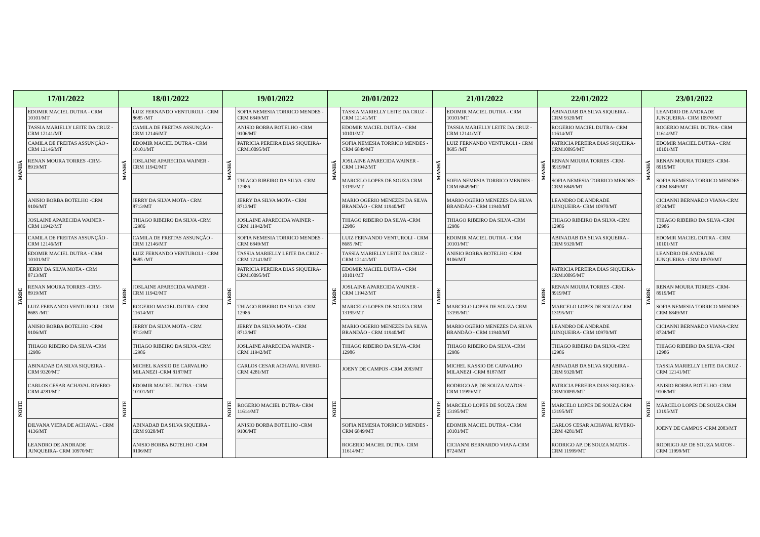| 17/01/2022 | | 18/01/2022 | | 19/01/2022 | | 20/01/2022 | | 21/01/2022 | | 22/01/2022 | | 23/01/2022 | |
| --- | --- | --- | --- | --- | --- | --- | --- | --- | --- | --- | --- | --- | --- |
| MANHÃ | EDOMIR MACIEL DUTRA - CRM 10101/MT | MANHÃ | LUIZ FERNANDO VENTUROLI - CRM 8685 /MT | MANHÃ | SOFIA NEMESIA TORRICO MENDES -CRM 6849/MT | MANHÃ | TASSIA MARIELLY LEITE DA CRUZ -CRM 12141/MT | MANHÃ | EDOMIR MACIEL DUTRA - CRM 10101/MT | MANHÃ | ABINADAB DA SILVA SIQUEIRA - CRM 9320/MT | MANHÃ | LEANDRO DE ANDRADE JUNQUEIRA- CRM 10970/MT |
| | TASSIA MARIELLY LEITE DA CRUZ -CRM 12141/MT | | CAMILA DE FREITAS ASSUNÇÃO - CRM 12146/MT | | ANISIO BORBA BOTELHO -CRM 9106/MT | | EDOMIR MACIEL DUTRA - CRM 10101/MT | | TASSIA MARIELLY LEITE DA CRUZ -CRM 12141/MT | | ROGERIO MACIEL DUTRA- CRM 11614/MT | | ROGERIO MACIEL DUTRA- CRM 11614/MT |
| | CAMILA DE FREITAS ASSUNÇÃO - CRM 12146/MT | | EDOMIR MACIEL DUTRA - CRM 10101/MT | | PATRICIA PEREIRA DIAS SIQUEIRA-CRM10095/MT | | SOFIA NEMESIA TORRICO MENDES -CRM 6849/MT | | LUIZ FERNANDO VENTUROLI - CRM 8685 /MT | | PATRICIA PEREIRA DIAS SIQUEIRA-CRM10095/MT | | EDOMIR MACIEL DUTRA - CRM 10101/MT |
| | RENAN MOURA TORRES -CRM- 8919/MT | | JOSLAINE APARECIDA WAINER - CRM 11942/MT | | | | JOSLAINE APARECIDA WAINER - CRM 11942/MT | | | | RENAN MOURA TORRES -CRM- 8919/MT | | RENAN MOURA TORRES -CRM- 8919/MT |
| | | | | | THIAGO RIBEIRO DA SILVA -CRM 12986 | | MARCELO LOPES DE SOUZA CRM 13195/MT | | SOFIA NEMESIA TORRICO MENDES -CRM 6849/MT | | SOFIA NEMESIA TORRICO MENDES -CRM 6849/MT | | SOFIA NEMESIA TORRICO MENDES - CRM 6849/MT |
| | ANISIO BORBA BOTELHO -CRM 9106/MT | | JERRY DA SILVA MOTA - CRM 8713/MT | | JERRY DA SILVA MOTA - CRM 8713/MT | | MARIO OGERIO MENEZES DA SILVA BRANDÃO - CRM 11940/MT | | MARIO OGERIO MENEZES DA SILVA BRANDÃO - CRM 11940/MT | | LEANDRO DE ANDRADE JUNQUEIRA- CRM 10970/MT | | CICIANNI BERNARDO VIANA-CRM 8724/MT |
| | JOSLAINE APARECIDA WAINER - CRM 11942/MT | | THIAGO RIBEIRO DA SILVA -CRM 12986 | | JOSLAINE APARECIDA WAINER - CRM 11942/MT | | THIAGO RIBEIRO DA SILVA -CRM 12986 | | THIAGO RIBEIRO DA SILVA -CRM 12986 | | THIAGO RIBEIRO DA SILVA -CRM 12986 | | THIAGO RIBEIRO DA SILVA -CRM 12986 |
| TARDE | CAMILA DE FREITAS ASSUNÇÃO - CRM 12146/MT | TARDE | CAMILA DE FREITAS ASSUNÇÃO - CRM 12146/MT | TARDE | SOFIA NEMESIA TORRICO MENDES -CRM 6849/MT | TARDE | LUIZ FERNANDO VENTUROLI - CRM 8685 /MT | TARDE | EDOMIR MACIEL DUTRA - CRM 10101/MT | TARDE | ABINADAB DA SILVA SIQUEIRA - CRM 9320/MT | TARDE | EDOMIR MACIEL DUTRA - CRM 10101/MT |
| | EDOMIR MACIEL DUTRA - CRM 10101/MT | | LUIZ FERNANDO VENTUROLI - CRM 8685 /MT | | TASSIA MARIELLY LEITE DA CRUZ -CRM 12141/MT | | TASSIA MARIELLY LEITE DA CRUZ -CRM 12141/MT | | ANISIO BORBA BOTELHO -CRM 9106/MT | | | | LEANDRO DE ANDRADE JUNQUEIRA- CRM 10970/MT |
| | JERRY DA SILVA MOTA - CRM 8713/MT | | | | PATRICIA PEREIRA DIAS SIQUEIRA-CRM10095/MT | | EDOMIR MACIEL DUTRA - CRM 10101/MT | | | | PATRICIA PEREIRA DIAS SIQUEIRA-CRM10095/MT | | |
| | RENAN MOURA TORRES -CRM- 8919/MT | | JOSLAINE APARECIDA WAINER - CRM 11942/MT | | | | JOSLAINE APARECIDA WAINER - CRM 11942/MT | | | | RENAN MOURA TORRES -CRM- 8919/MT | | RENAN MOURA TORRES -CRM- 8919/MT |
| | LUIZ FERNANDO VENTUROLI - CRM 8685 /MT | | ROGERIO MACIEL DUTRA- CRM 11614/MT | | THIAGO RIBEIRO DA SILVA -CRM 12986 | | MARCELO LOPES DE SOUZA CRM 13195/MT | | MARCELO LOPES DE SOUZA CRM 13195/MT | | MARCELO LOPES DE SOUZA CRM 13195/MT | | SOFIA NEMESIA TORRICO MENDES - CRM 6849/MT |
| | ANISIO BORBA BOTELHO -CRM 9106/MT | | JERRY DA SILVA MOTA - CRM 8713/MT | | JERRY DA SILVA MOTA - CRM 8713/MT | | MARIO OGERIO MENEZES DA SILVA BRANDÃO - CRM 11940/MT | | MARIO OGERIO MENEZES DA SILVA BRANDÃO - CRM 11940/MT | | LEANDRO DE ANDRADE JUNQUEIRA- CRM 10970/MT | | CICIANNI BERNARDO VIANA-CRM 8724/MT |
| | THIAGO RIBEIRO DA SILVA -CRM 12986 | | THIAGO RIBEIRO DA SILVA -CRM 12986 | | JOSLAINE APARECIDA WAINER - CRM 11942/MT | | THIAGO RIBEIRO DA SILVA -CRM 12986 | | THIAGO RIBEIRO DA SILVA -CRM 12986 | | THIAGO RIBEIRO DA SILVA -CRM 12986 | | THIAGO RIBEIRO DA SILVA -CRM 12986 |
| NOITE | ABINADAB DA SILVA SIQUEIRA - CRM 9320/MT | NOITE | MICHEL KASSIO DE CARVALHO MILANEZI -CRM 8187/MT | NOITE | CARLOS CESAR ACHAVAL RIVERO-CRM 4281/MT | NOITE | JOENY DE CAMPOS -CRM 2083/MT | NOITE | MICHEL KASSIO DE CARVALHO MILANEZI -CRM 8187/MT | NOITE | ABINADAB DA SILVA SIQUEIRA - CRM 9320/MT | NOITE | TASSIA MARIELLY LEITE DA CRUZ - CRM 12141/MT |
| | CARLOS CESAR ACHAVAL RIVERO-CRM 4281/MT | | EDOMIR MACIEL DUTRA - CRM 10101/MT | | | | | | RODRIGO AP. DE SOUZA MATOS - CRM 11999/MT | | PATRICIA PEREIRA DIAS SIQUEIRA-CRM10095/MT | | ANISIO BORBA BOTELHO -CRM 9106/MT |
| | | | | | ROGERIO MACIEL DUTRA- CRM 11614/MT | | | | MARCELO LOPES DE SOUZA CRM 13195/MT | | MARCELO LOPES DE SOUZA CRM 13195/MT | | MARCELO LOPES DE SOUZA CRM 13195/MT |
| | DILVANA VIERA DE ACHAVAL - CRM 4136/MT | | ABINADAB DA SILVA SIQUEIRA - CRM 9320/MT | | ANISIO BORBA BOTELHO -CRM 9106/MT | | SOFIA NEMESIA TORRICO MENDES -CRM 6849/MT | | EDOMIR MACIEL DUTRA - CRM 10101/MT | | CARLOS CESAR ACHAVAL RIVERO-CRM 4281/MT | | JOENY DE CAMPOS -CRM 2083/MT |
| | LEANDRO DE ANDRADE JUNQUEIRA- CRM 10970/MT | | ANISIO BORBA BOTELHO -CRM 9106/MT | | | | ROGERIO MACIEL DUTRA- CRM 11614/MT | | CICIANNI BERNARDO VIANA-CRM 8724/MT | | RODRIGO AP. DE SOUZA MATOS - CRM 11999/MT | | RODRIGO AP. DE SOUZA MATOS - CRM 11999/MT |